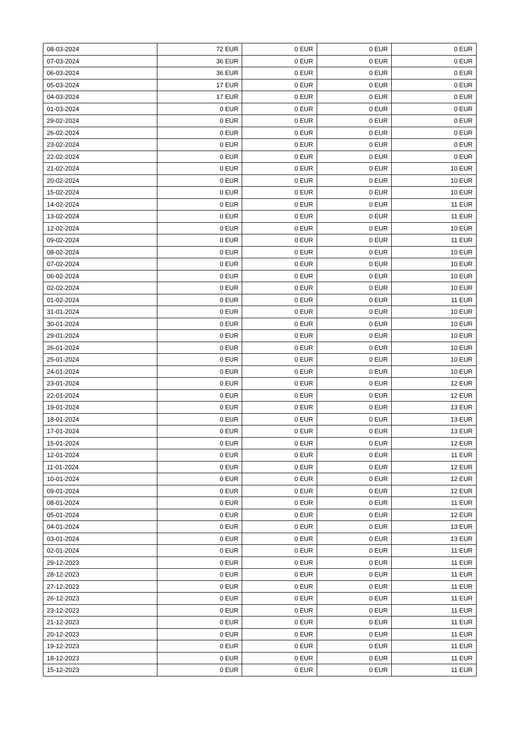| 08-03-2024 | 72 EUR | 0 EUR | 0 EUR | 0 EUR |
| 07-03-2024 | 36 EUR | 0 EUR | 0 EUR | 0 EUR |
| 06-03-2024 | 36 EUR | 0 EUR | 0 EUR | 0 EUR |
| 05-03-2024 | 17 EUR | 0 EUR | 0 EUR | 0 EUR |
| 04-03-2024 | 17 EUR | 0 EUR | 0 EUR | 0 EUR |
| 01-03-2024 | 0 EUR | 0 EUR | 0 EUR | 0 EUR |
| 29-02-2024 | 0 EUR | 0 EUR | 0 EUR | 0 EUR |
| 26-02-2024 | 0 EUR | 0 EUR | 0 EUR | 0 EUR |
| 23-02-2024 | 0 EUR | 0 EUR | 0 EUR | 0 EUR |
| 22-02-2024 | 0 EUR | 0 EUR | 0 EUR | 0 EUR |
| 21-02-2024 | 0 EUR | 0 EUR | 0 EUR | 10 EUR |
| 20-02-2024 | 0 EUR | 0 EUR | 0 EUR | 10 EUR |
| 15-02-2024 | 0 EUR | 0 EUR | 0 EUR | 10 EUR |
| 14-02-2024 | 0 EUR | 0 EUR | 0 EUR | 11 EUR |
| 13-02-2024 | 0 EUR | 0 EUR | 0 EUR | 11 EUR |
| 12-02-2024 | 0 EUR | 0 EUR | 0 EUR | 10 EUR |
| 09-02-2024 | 0 EUR | 0 EUR | 0 EUR | 11 EUR |
| 08-02-2024 | 0 EUR | 0 EUR | 0 EUR | 10 EUR |
| 07-02-2024 | 0 EUR | 0 EUR | 0 EUR | 10 EUR |
| 06-02-2024 | 0 EUR | 0 EUR | 0 EUR | 10 EUR |
| 02-02-2024 | 0 EUR | 0 EUR | 0 EUR | 10 EUR |
| 01-02-2024 | 0 EUR | 0 EUR | 0 EUR | 11 EUR |
| 31-01-2024 | 0 EUR | 0 EUR | 0 EUR | 10 EUR |
| 30-01-2024 | 0 EUR | 0 EUR | 0 EUR | 10 EUR |
| 29-01-2024 | 0 EUR | 0 EUR | 0 EUR | 10 EUR |
| 26-01-2024 | 0 EUR | 0 EUR | 0 EUR | 10 EUR |
| 25-01-2024 | 0 EUR | 0 EUR | 0 EUR | 10 EUR |
| 24-01-2024 | 0 EUR | 0 EUR | 0 EUR | 10 EUR |
| 23-01-2024 | 0 EUR | 0 EUR | 0 EUR | 12 EUR |
| 22-01-2024 | 0 EUR | 0 EUR | 0 EUR | 12 EUR |
| 19-01-2024 | 0 EUR | 0 EUR | 0 EUR | 13 EUR |
| 18-01-2024 | 0 EUR | 0 EUR | 0 EUR | 13 EUR |
| 17-01-2024 | 0 EUR | 0 EUR | 0 EUR | 13 EUR |
| 15-01-2024 | 0 EUR | 0 EUR | 0 EUR | 12 EUR |
| 12-01-2024 | 0 EUR | 0 EUR | 0 EUR | 11 EUR |
| 11-01-2024 | 0 EUR | 0 EUR | 0 EUR | 12 EUR |
| 10-01-2024 | 0 EUR | 0 EUR | 0 EUR | 12 EUR |
| 09-01-2024 | 0 EUR | 0 EUR | 0 EUR | 12 EUR |
| 08-01-2024 | 0 EUR | 0 EUR | 0 EUR | 11 EUR |
| 05-01-2024 | 0 EUR | 0 EUR | 0 EUR | 12 EUR |
| 04-01-2024 | 0 EUR | 0 EUR | 0 EUR | 13 EUR |
| 03-01-2024 | 0 EUR | 0 EUR | 0 EUR | 13 EUR |
| 02-01-2024 | 0 EUR | 0 EUR | 0 EUR | 11 EUR |
| 29-12-2023 | 0 EUR | 0 EUR | 0 EUR | 11 EUR |
| 28-12-2023 | 0 EUR | 0 EUR | 0 EUR | 11 EUR |
| 27-12-2023 | 0 EUR | 0 EUR | 0 EUR | 11 EUR |
| 26-12-2023 | 0 EUR | 0 EUR | 0 EUR | 11 EUR |
| 23-12-2023 | 0 EUR | 0 EUR | 0 EUR | 11 EUR |
| 21-12-2023 | 0 EUR | 0 EUR | 0 EUR | 11 EUR |
| 20-12-2023 | 0 EUR | 0 EUR | 0 EUR | 11 EUR |
| 19-12-2023 | 0 EUR | 0 EUR | 0 EUR | 11 EUR |
| 18-12-2023 | 0 EUR | 0 EUR | 0 EUR | 11 EUR |
| 15-12-2023 | 0 EUR | 0 EUR | 0 EUR | 11 EUR |